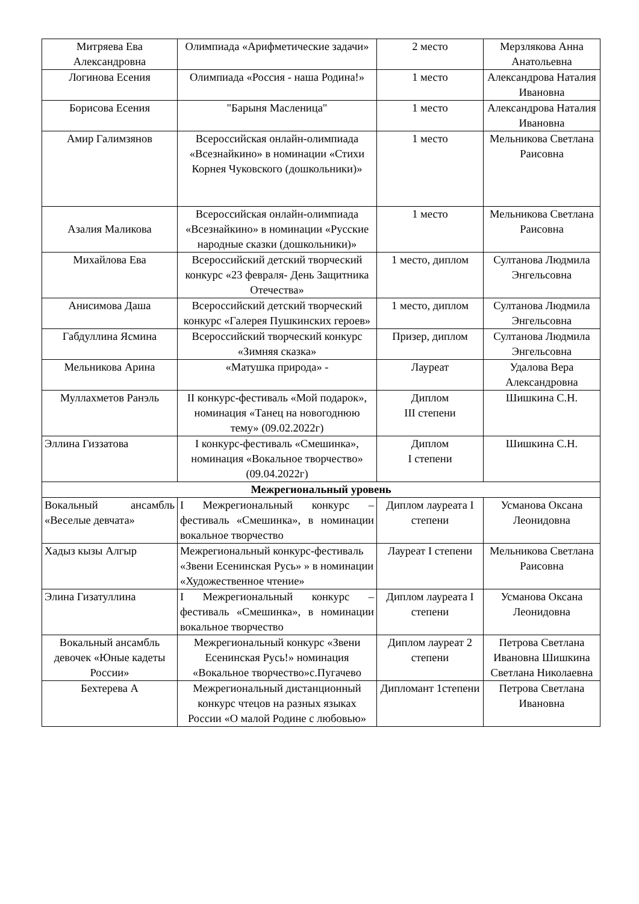| Митряева Ева Александровна | Олимпиада «Арифметические задачи» | 2 место | Мерзлякова Анна Анатольевна |
| Логинова Есения | Олимпиада «Россия - наша Родина!» | 1 место | Александрова Наталия Ивановна |
| Борисова Есения | "Барыня Масленица" | 1 место | Александрова Наталия Ивановна |
| Амир Галимзянов | Всероссийская онлайн-олимпиада «Всезнайкино» в номинации «Стихи Корнея Чуковского (дошкольники)» | 1 место | Мельникова Светлана Раисовна |
| Азалия Маликова | Всероссийская онлайн-олимпиада «Всезнайкино» в номинации «Русские народные сказки (дошкольники)» | 1 место | Мельникова Светлана Раисовна |
| Михайлова Ева | Всероссийский детский творческий конкурс «23 февраля- День Защитника Отечества» | 1 место, диплом | Султанова Людмила Энгельсовна |
| Анисимова Даша | Всероссийский детский творческий конкурс «Галерея Пушкинских героев» | 1 место, диплом | Султанова Людмила Энгельсовна |
| Габдуллина Ясмина | Всероссийский творческий конкурс «Зимняя сказка» | Призер, диплом | Султанова Людмила Энгельсовна |
| Мельникова Арина | «Матушка природа» - | Лауреат | Удалова Вера Александровна |
| Муллахметов Ранэль | II конкурс-фестиваль «Мой подарок», номинация «Танец на новогоднюю тему» (09.02.2022г) | Диплом III степени | Шишкина С.Н. |
| Эллина Гиззатова | I конкурс-фестиваль «Смешинка», номинация «Вокальное творчество» (09.04.2022г) | Диплом I степени | Шишкина С.Н. |
| Межрегиональный уровень | | | |
| Вокальный ансамбль «Веселые девчата» | I Межрегиональный конкурс – фестиваль «Смешинка», в номинации вокальное творчество | Диплом лауреата I степени | Усманова Оксана Леонидовна |
| Хадыз кызы Алгыр | Межрегиональный конкурс-фестиваль «Звени Есенинская Русь» » в номинации «Художественное чтение» | Лауреат I степени | Мельникова Светлана Раисовна |
| Элина Гизатуллина | I Межрегиональный конкурс – фестиваль «Смешинка», в номинации вокальное творчество | Диплом лауреата I степени | Усманова Оксана Леонидовна |
| Вокальный ансамбль девочек «Юные кадеты России» | Межрегиональный конкурс «Звени Есенинская Русь!» номинация «Вокальное творчество»с.Пугачево | Диплом лауреат 2 степени | Петрова Светлана Ивановна Шишкина Светлана Николаевна |
| Бехтерева А | Межрегиональный дистанционный конкурс чтецов на разных языках России «О малой Родине с любовью» | Дипломант 1степени | Петрова Светлана Ивановна |